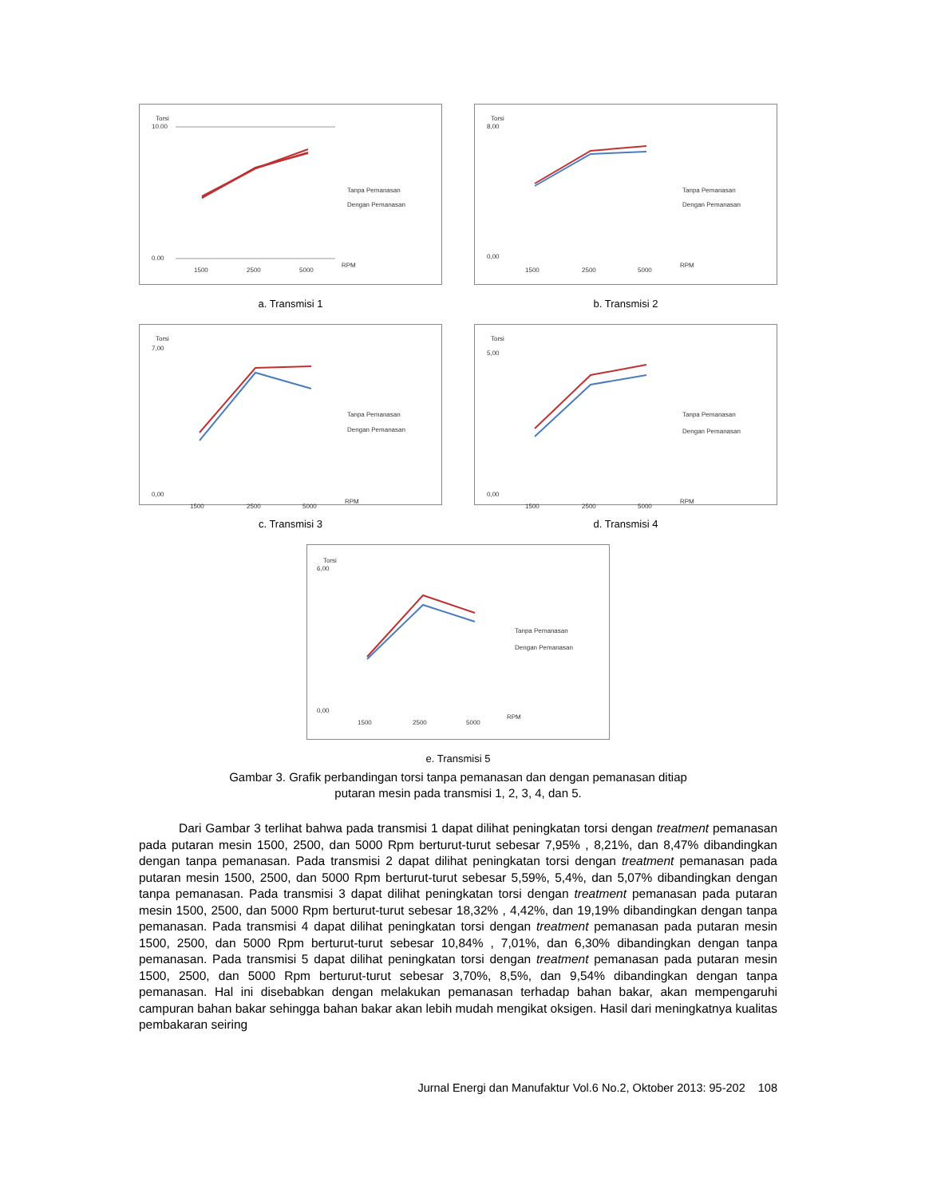Torsi
10.00
0.00
1500
2500
5000
RPM
Tanpa Pemanasan
Dengan Pemanasan
a. Transmisi 1
Torsi
8,00
0,00
1500
2500
5000
RPM
Tanpa Pemanasan
Dengan Pemanasan
b. Transmisi 2
Torsi
7,00
0,00
1500
2500
5000
RPM
Tanpa Pemanasan
Dengan Pemanasan
c. Transmisi 3
Torsi
5,00
0,00
1500
2500
5000
RPM
Tanpa Pemanasan
Dengan Pemanasan
d. Transmisi 4
Torsi
6,00
0,00
1500
2500
5000
RPM
Tanpa Pemanasan
Dengan Pemanasan
e. Transmisi 5
Gambar 3. Grafik perbandingan torsi tanpa pemanasan dan dengan pemanasan ditiap
putaran mesin pada transmisi 1, 2, 3, 4, dan 5.
Dari Gambar 3 terlihat bahwa pada transmisi 1 dapat dilihat peningkatan torsi dengan treatment pemanasan pada putaran mesin 1500, 2500, dan 5000 Rpm berturut-turut sebesar 7,95% , 8,21%, dan 8,47% dibandingkan dengan tanpa pemanasan. Pada transmisi 2 dapat dilihat peningkatan torsi dengan treatment pemanasan pada putaran mesin 1500, 2500, dan 5000 Rpm berturut-turut sebesar 5,59%, 5,4%, dan 5,07% dibandingkan dengan tanpa pemanasan. Pada transmisi 3 dapat dilihat peningkatan torsi dengan treatment pemanasan pada putaran mesin 1500, 2500, dan 5000 Rpm berturut-turut sebesar 18,32% , 4,42%, dan 19,19% dibandingkan dengan tanpa pemanasan. Pada transmisi 4 dapat dilihat peningkatan torsi dengan treatment pemanasan pada putaran mesin 1500, 2500, dan 5000 Rpm berturut-turut sebesar 10,84% , 7,01%, dan 6,30% dibandingkan dengan tanpa pemanasan. Pada transmisi 5 dapat dilihat peningkatan torsi dengan treatment pemanasan pada putaran mesin 1500, 2500, dan 5000 Rpm berturut-turut sebesar 3,70%, 8,5%, dan 9,54% dibandingkan dengan tanpa pemanasan. Hal ini disebabkan dengan melakukan pemanasan terhadap bahan bakar, akan mempengaruhi campuran bahan bakar sehingga bahan bakar akan lebih mudah mengikat oksigen. Hasil dari meningkatnya kualitas pembakaran seiring
Jurnal Energi dan Manufaktur Vol.6 No.2, Oktober 2013: 95-202 108